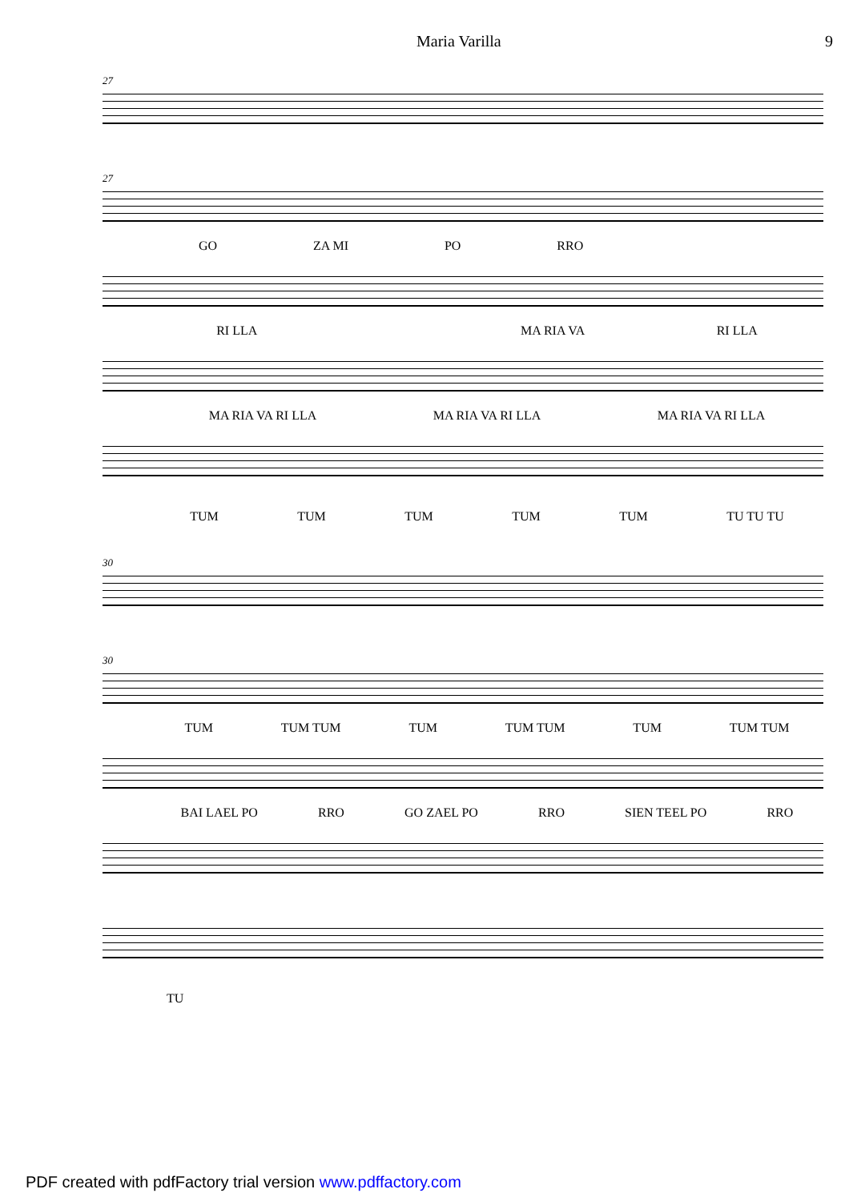Maria Varilla 9
27
27
GO ZA MI PO RRO
RI LLA MA RIA VA RI LLA
MA RIA VA RI LLA MA RIA VA RI LLA MA RIA VA RI LLA
TUM TUM TUM TUM TUM TU TU TU
30
30
TUM TUM TUM TUM TUM TUM TUM TUM TUM
BAI LAEL PO RRO GO ZAEL PO RRO SIEN TEEL PO RRO
TU
PDF created with pdfFactory trial version www.pdffactory.com